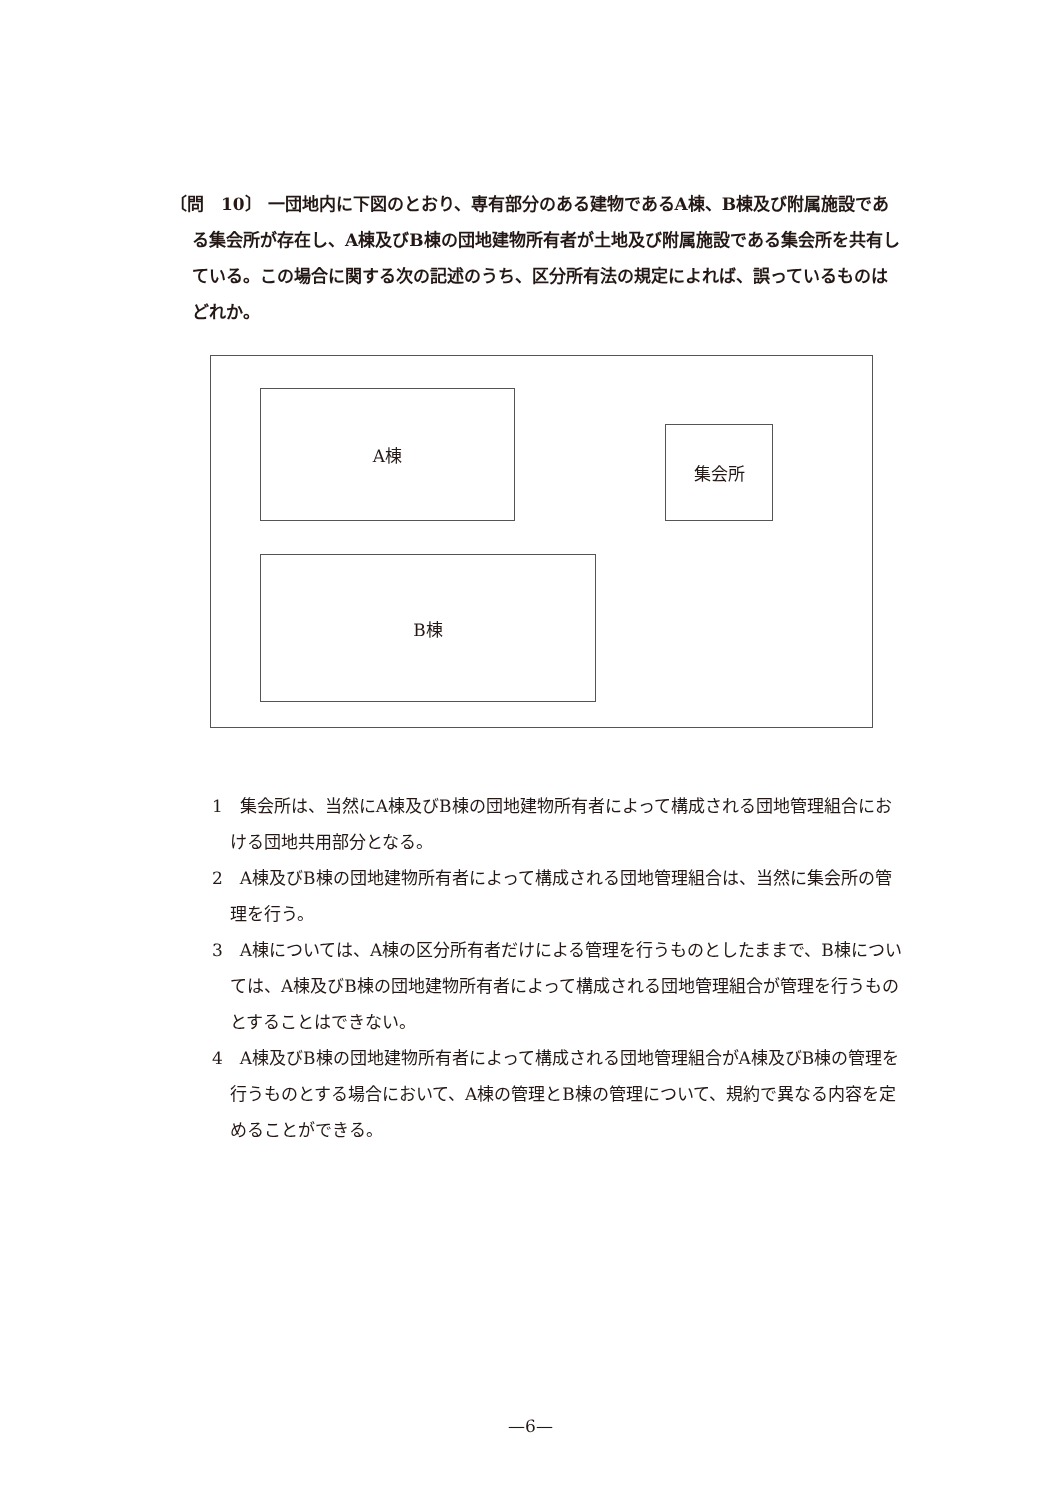〔問　10〕 一団地内に下図のとおり、専有部分のある建物であるA棟、B棟及び附属施設である集会所が存在し、A棟及びB棟の団地建物所有者が土地及び附属施設である集会所を共有している。この場合に関する次の記述のうち、区分所有法の規定によれば、誤っているものはどれか。
A棟
集会所
B棟
1　集会所は、当然にA棟及びB棟の団地建物所有者によって構成される団地管理組合における団地共用部分となる。
2　A棟及びB棟の団地建物所有者によって構成される団地管理組合は、当然に集会所の管理を行う。
3　A棟については、A棟の区分所有者だけによる管理を行うものとしたままで、B棟については、A棟及びB棟の団地建物所有者によって構成される団地管理組合が管理を行うものとすることはできない。
4　A棟及びB棟の団地建物所有者によって構成される団地管理組合がA棟及びB棟の管理を行うものとする場合において、A棟の管理とB棟の管理について、規約で異なる内容を定めることができる。
—6—